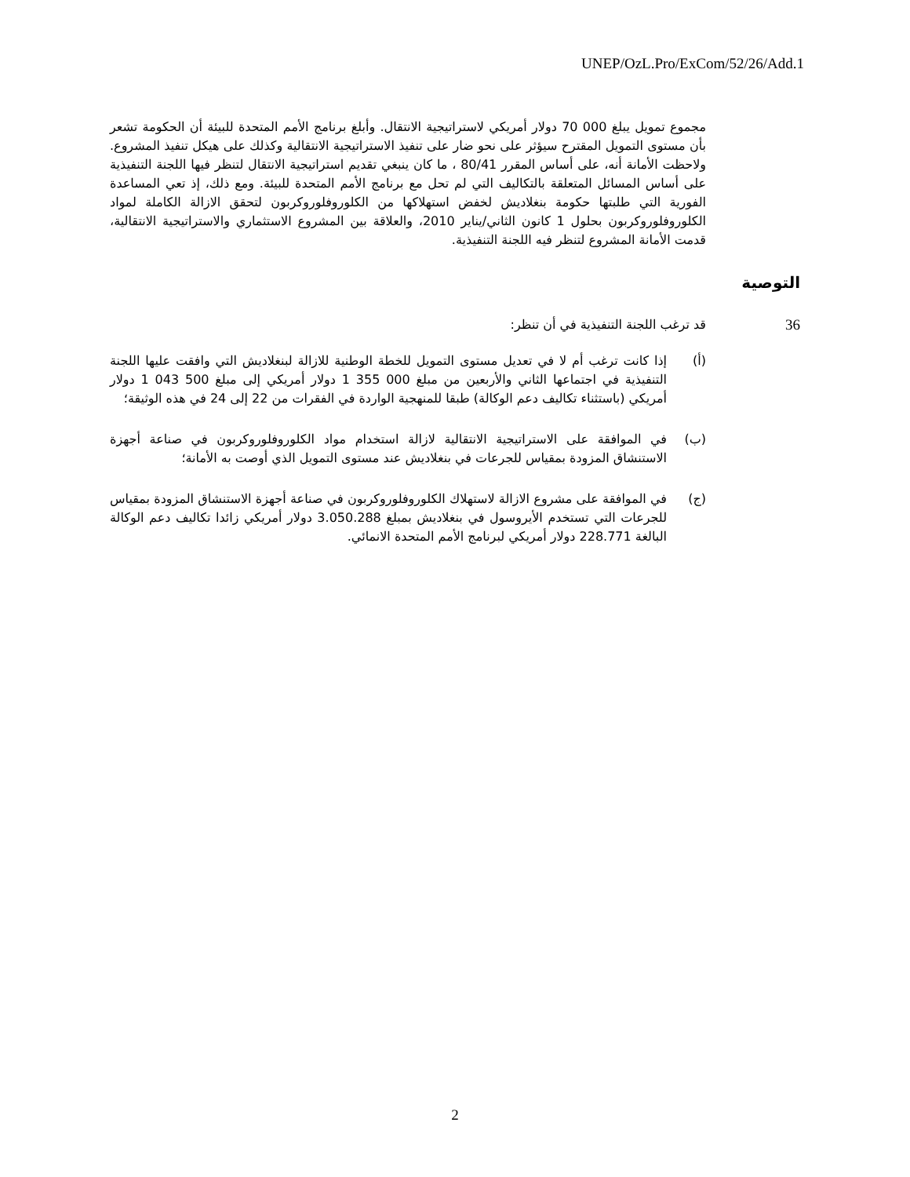UNEP/OzL.Pro/ExCom/52/26/Add.1
مجموع تمويل يبلغ 000 70 دولار أمريكي لاستراتيجية الانتقال. وأبلغ برنامج الأمم المتحدة للبيئة أن الحكومة تشعر بأن مستوى التمويل المقترح سيؤثر على نحو ضار على تنفيذ الاستراتيجية الانتقالية وكذلك على هيكل تنفيذ المشروع. ولاحظت الأمانة أنه، على أساس المقرر 80/41 ، ما كان ينبغي تقديم استراتيجية الانتقال لتنظر فيها اللجنة التنفيذية على أساس المسائل المتعلقة بالتكاليف التي لم تحل مع برنامج الأمم المتحدة للبيئة. ومع ذلك، إذ تعي المساعدة الفورية التي طلبتها حكومة بنغلاديش لخفض استهلاكها من الكلوروفلوروكربون لتحقق الازالة الكاملة لمواد الكلوروفلوروكربون بحلول 1 كانون الثاني/يناير 2010، والعلاقة بين المشروع الاستثماري والاستراتيجية الانتقالية، قدمت الأمانة المشروع لتنظر فيه اللجنة التنفيذية.
التوصية
36 قد ترغب اللجنة التنفيذية في أن تنظر:
(أ) إذا كانت ترغب أم لا في تعديل مستوى التمويل للخطة الوطنية للازالة لبنغلاديش التي وافقت عليها اللجنة التنفيذية في اجتماعها الثاني والأربعين من مبلغ 000 355 1 دولار أمريكي إلى مبلغ 500 043 1 دولار أمريكي (باستثناء تكاليف دعم الوكالة) طبقا للمنهجية الواردة في الفقرات من 22 إلى 24 في هذه الوثيقة؛
(ب) في الموافقة على الاستراتيجية الانتقالية لازالة استخدام مواد الكلوروفلوروكربون في صناعة أجهزة الاستنشاق المزودة بمقياس للجرعات في بنغلاديش عند مستوى التمويل الذي أوصت به الأمانة؛
(ج) في الموافقة على مشروع الازالة لاستهلاك الكلوروفلوروكربون في صناعة أجهزة الاستنشاق المزودة بمقياس للجرعات التي تستخدم الأيروسول في بنغلاديش بمبلغ 3.050.288 دولار أمريكي زائدا تكاليف دعم الوكالة البالغة 228.771 دولار أمريكي لبرنامج الأمم المتحدة الانمائي.
2